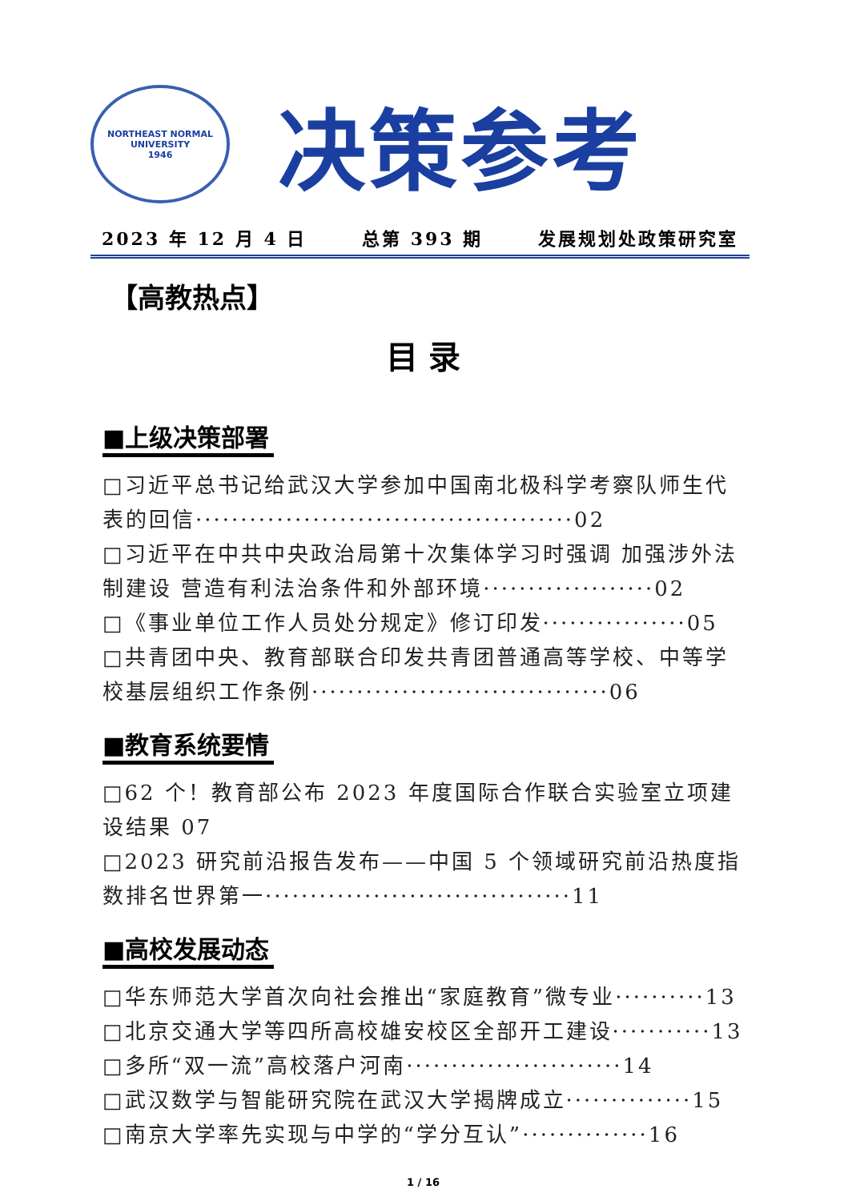NORTHEAST NORMAL UNIVERSITY
1946
决策参考
2023 年 12 月 4 日 总第 393 期 发展规划处政策研究室
【高教热点】
目 录
■上级决策部署
□习近平总书记给武汉大学参加中国南北极科学考察队师生代表的回信··········································02
□习近平在中共中央政治局第十次集体学习时强调 加强涉外法制建设 营造有利法治条件和外部环境···················02
□《事业单位工作人员处分规定》修订印发················05
□共青团中央、教育部联合印发共青团普通高等学校、中等学校基层组织工作条例·································06
■教育系统要情
□62 个！教育部公布 2023 年度国际合作联合实验室立项建设结果 07
□2023 研究前沿报告发布——中国 5 个领域研究前沿热度指数排名世界第一··································11
■高校发展动态
□华东师范大学首次向社会推出“家庭教育”微专业··········13
□北京交通大学等四所高校雄安校区全部开工建设···········13
□多所“双一流”高校落户河南························14
□武汉数学与智能研究院在武汉大学揭牌成立··············15
□南京大学率先实现与中学的“学分互认”··············16
1 / 16